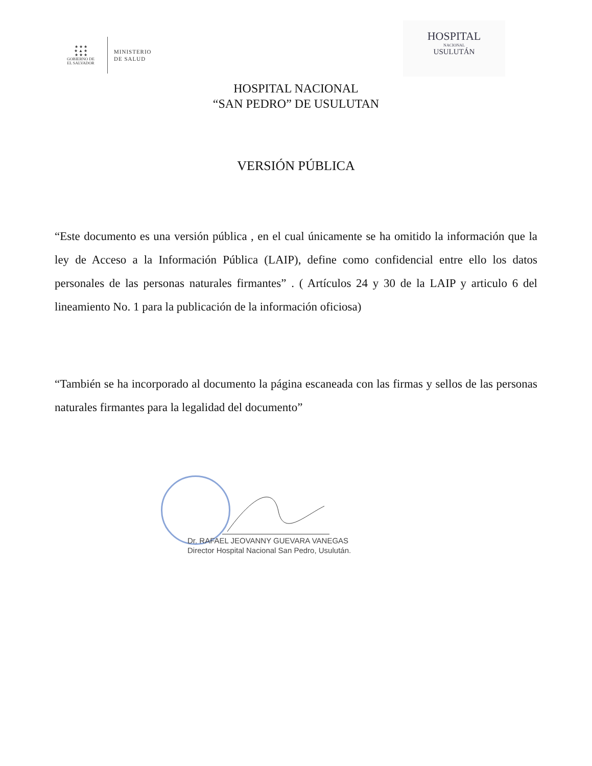★ ★ ★
★ ▲ ★
★ ★ ★
GOBIERNO DE
EL SALVADOR
MINISTERIO
DE SALUD
HOSPITAL
NACIONAL
USULUTÁN
HOSPITAL NACIONAL
“SAN PEDRO” DE USULUTAN
VERSIÓN PÚBLICA
“Este documento es una versión pública , en el cual únicamente se ha omitido la información que la ley de Acceso a la Información Pública (LAIP), define como confidencial entre ello los datos personales de las personas naturales firmantes” . ( Artículos 24 y 30 de la LAIP y articulo 6 del lineamiento No. 1 para la publicación de la información oficiosa)
“También se ha incorporado al documento la página escaneada con las firmas y sellos de las personas naturales firmantes para la legalidad del documento”
Dr. RAFAEL JEOVANNY GUEVARA VANEGAS
Director Hospital Nacional San Pedro, Usulután.